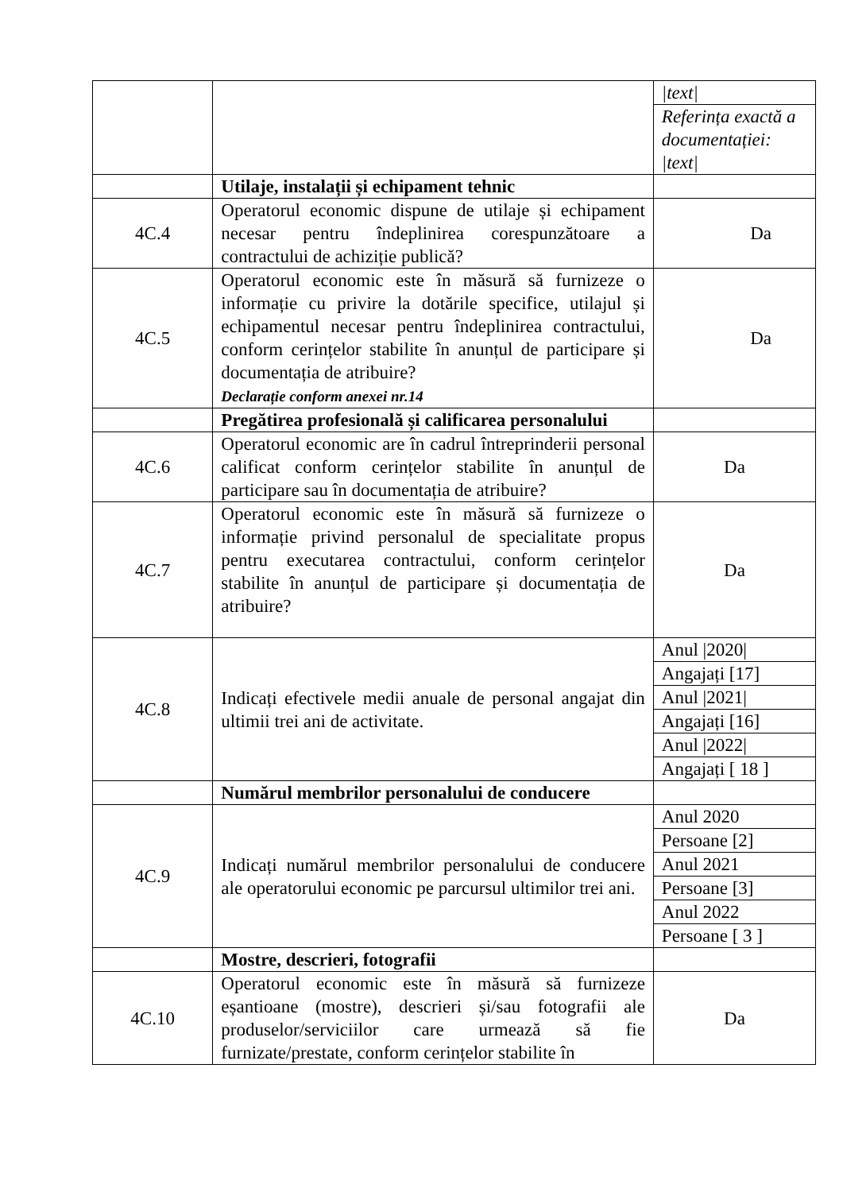| | | / /text/ / / Referința exactă a documentației: /text/ / |
| | Utilaje, instalații și echipament tehnic | |
| 4C.4 | Operatorul economic dispune de utilaje și echipament necesar pentru îndeplinirea corespunzătoare a contractului de achiziție publică? | Da |
| 4C.5 | Operatorul economic este în măsură să furnizeze o informație cu privire la dotările specifice, utilajul și echipamentul necesar pentru îndeplinirea contractului, conform cerințelor stabilite în anunțul de participare și documentația de atribuire? Declarație conform anexei nr.14 | Da |
| | Pregătirea profesională și calificarea personalului | |
| 4C.6 | Operatorul economic are în cadrul întreprinderii personal calificat conform cerințelor stabilite în anunțul de participare sau în documentația de atribuire? | Da |
| 4C.7 | Operatorul economic este în măsură să furnizeze o informație privind personalul de specialitate propus pentru executarea contractului, conform cerințelor stabilite în anunțul de participare și documentația de atribuire? | Da |
| 4C.8 | Indicați efectivele medii anuale de personal angajat din ultimii trei ani de activitate. | / Anul /2020/ / / Angajați [17] / / Anul /2021/ / / Angajați [16] / / Anul /2022/ / / Angajați [ 18 ] / |
| | Numărul membrilor personalului de conducere | |
| 4C.9 | Indicați numărul membrilor personalului de conducere ale operatorului economic pe parcursul ultimilor trei ani. | / Anul 2020 / / Persoane [2] / / Anul 2021 / / Persoane [3] / / Anul 2022 / / Persoane [ 3 ] / |
| | Mostre, descrieri, fotografii | |
| 4C.10 | Operatorul economic este în măsură să furnizeze eșantioane (mostre), descrieri și/sau fotografii ale produselor/serviciilor care urmează să fie furnizate/prestate, conform cerințelor stabilite în | Da |